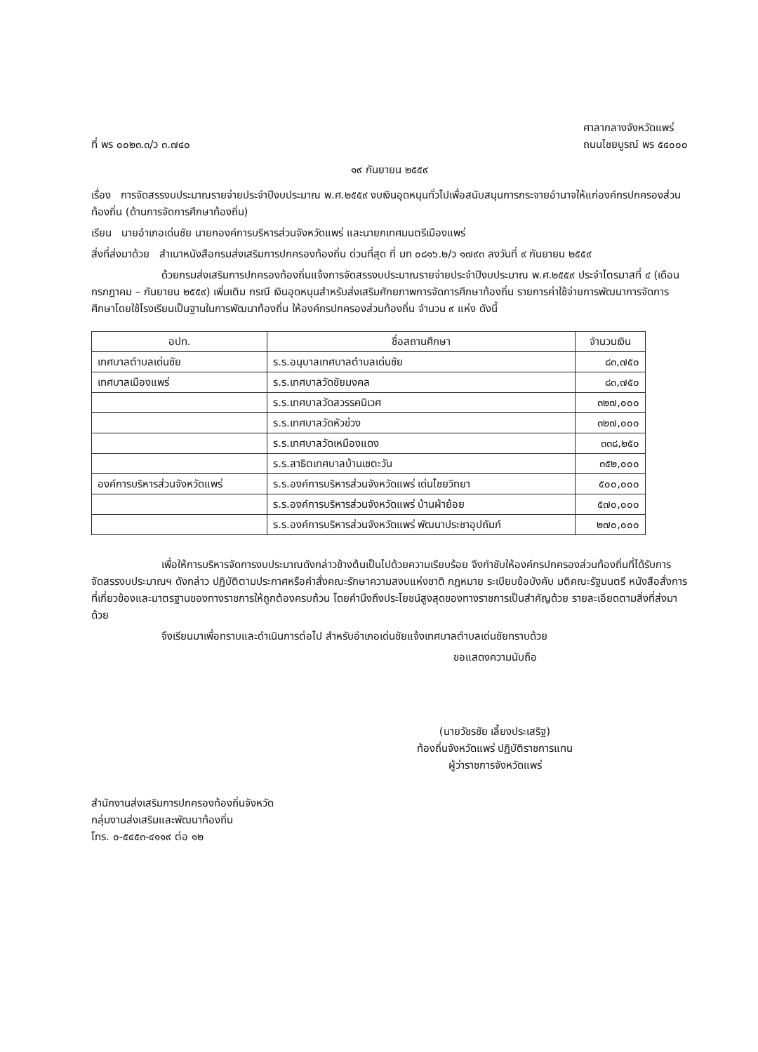ที่ พร ๐๐๒๓.๓/ว ๓.๗๔๐
ศาลากลางจังหวัดแพร่
ถนนไชยบูรณ์ พร ๕๔๐๐๐
๑๙ กันยายน ๒๕๕๙
เรื่อง การจัดสรรงบประมาณรายจ่ายประจำปีงบประมาณ พ.ศ.๒๕๕๙ งบเงินอุดหนุนทั่วไปเพื่อสนับสนุนการกระจายอำนาจให้แก่องค์กรปกครองส่วนท้องถิ่น (ด้านการจัดการศึกษาท้องถิ่น)
เรียน นายอำเภอเด่นชัย นายกองค์การบริหารส่วนจังหวัดแพร่ และนายกเทศมนตรีเมืองแพร่
สิ่งที่ส่งมาด้วย สำเนาหนังสือกรมส่งเสริมการปกครองท้องถิ่น ด่วนที่สุด ที่ มท ๐๘๑๖.๒/ว ๑๗๙๓ ลงวันที่ ๙ กันยายน ๒๕๕๙
ด้วยกรมส่งเสริมการปกครองท้องถิ่นแจ้งการจัดสรรงบประมาณรายจ่ายประจำปีงบประมาณ พ.ศ.๒๕๕๙ ประจำไตรมาสที่ ๔ (เดือนกรกฎาคม – กันยายน ๒๕๕๙) เพิ่มเติม กรณี เงินอุดหนุนสำหรับส่งเสริมศักยภาพการจัดการศึกษาท้องถิ่น รายการค่าใช้จ่ายการพัฒนาการจัดการศึกษาโดยใช้โรงเรียนเป็นฐานในการพัฒนาท้องถิ่น ให้องค์กรปกครองส่วนท้องถิ่น จำนวน ๙ แห่ง ดังนี้
| อปท. | ชื่อสถานศึกษา | จำนวนเงิน |
| --- | --- | --- |
| เทศบาลตำบลเด่นชัย | ร.ร.อนุบาลเทศบาลตำบลเด่นชัย | ๘๓,๗๕๐ |
| เทศบาลเมืองแพร่ | ร.ร.เทศบาลวัดชัยมงคล | ๘๓,๗๕๐ |
| | ร.ร.เทศบาลวัดสวรรคนิเวศ | ๓๒๗,๐๐๐ |
| | ร.ร.เทศบาลวัดหัวข่วง | ๓๒๗,๐๐๐ |
| | ร.ร.เทศบาลวัดเหมืองแดง | ๓๓๘,๒๕๐ |
| | ร.ร.สาธิตเทศบาลบ้านเชตะวัน | ๓๕๒,๐๐๐ |
| องค์การบริหารส่วนจังหวัดแพร่ | ร.ร.องค์การบริหารส่วนจังหวัดแพร่ เด่นไชยวิทยา | ๕๐๐,๐๐๐ |
| | ร.ร.องค์การบริหารส่วนจังหวัดแพร่ บ้านผ้าย้อย | ๕๗๐,๐๐๐ |
| | ร.ร.องค์การบริหารส่วนจังหวัดแพร่ พัฒนาประชาอุปถัมภ์ | ๒๗๐,๐๐๐ |
เพื่อให้การบริหารจัดการงบประมาณดังกล่าวข้างต้นเป็นไปด้วยความเรียบร้อย จึงกำชับให้องค์กรปกครองส่วนท้องถิ่นที่ได้รับการจัดสรรงบประมาณฯ ดังกล่าว ปฏิบัติตามประกาศหรือคำสั่งคณะรักษาความสงบแห่งชาติ กฎหมาย ระเบียบข้อบังคับ มติคณะรัฐมนตรี หนังสือสั่งการที่เกี่ยวข้องและมาตรฐานของทางราชการให้ถูกต้องครบถ้วน โดยคำนึงถึงประโยชน์สูงสุดของทางราชการเป็นสำคัญด้วย รายละเอียดตามสิ่งที่ส่งมาด้วย
จึงเรียนมาเพื่อทราบและดำเนินการต่อไป สำหรับอำเภอเด่นชัยแจ้งเทศบาลตำบลเด่นชัยทราบด้วย
ขอแสดงความนับถือ
(นายวัชรชัย เลี้ยงประเสริฐ)
ท้องถิ่นจังหวัดแพร่ ปฏิบัติราชการแทน
ผู้ว่าราชการจังหวัดแพร่
สำนักงานส่งเสริมการปกครองท้องถิ่นจังหวัด
กลุ่มงานส่งเสริมและพัฒนาท้องถิ่น
โทร. ๐-๕๔๕๓-๔๑๑๙ ต่อ ๑๒